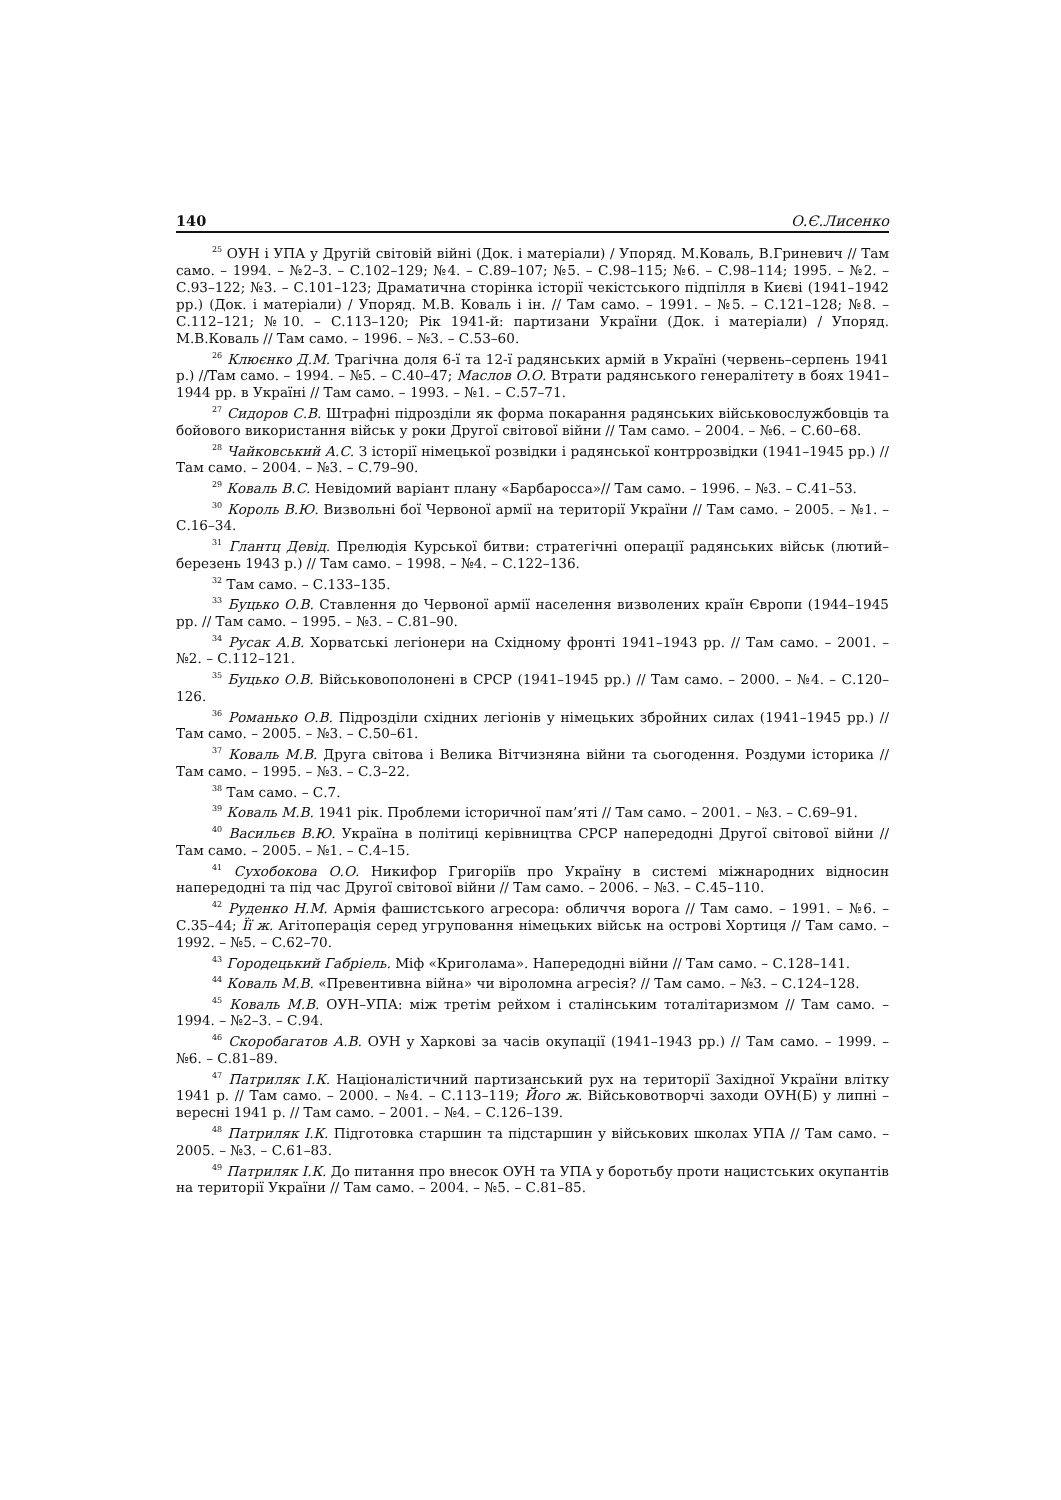140 О.Є.Лисенко
<sup>25</sup> ОУН і УПА у Другій світовій війні (Док. і матеріали) / Упоряд. М.Коваль, В.Гриневич // Там само. – 1994. – №2–3. – С.102–129; №4. – С.89–107; №5. – С.98–115; №6. – С.98–114; 1995. – №2. – С.93–122; №3. – С.101–123; Драматична сторінка історії чекістського підпілля в Києві (1941–1942 рр.) (Док. і матеріали) / Упоряд. М.В. Коваль і ін. // Там само. – 1991. – №5. – С.121–128; №8. – С.112–121; №10. – С.113–120; Рік 1941-й: партизани України (Док. і матеріали) / Упоряд. М.В.Коваль // Там само. – 1996. – №3. – С.53–60.
<sup>26</sup> Клюєнко Д.М. Трагічна доля 6-ї та 12-ї радянських армій в Україні (червень–серпень 1941 р.) //Там само. – 1994. – №5. – С.40–47; Маслов О.О. Втрати радянського генералітету в боях 1941–1944 рр. в Україні // Там само. – 1993. – №1. – С.57–71.
<sup>27</sup> Сидоров С.В. Штрафні підрозділи як форма покарання радянських військовослужбовців та бойового використання військ у роки Другої світової війни // Там само. – 2004. – №6. – С.60–68.
<sup>28</sup> Чайковський А.С. З історії німецької розвідки і радянської контррозвідки (1941–1945 рр.) // Там само. – 2004. – №3. – С.79–90.
<sup>29</sup> Коваль В.С. Невідомий варіант плану «Барбаросса»// Там само. – 1996. – №3. – С.41–53.
<sup>30</sup> Король В.Ю. Визвольні бої Червоної армії на території України // Там само. – 2005. – №1. – С.16–34.
<sup>31</sup> Глантц Девід. Прелюдія Курської битви: стратегічні операції радянських військ (лютий–березень 1943 р.) // Там само. – 1998. – №4. – С.122–136.
<sup>32</sup> Там само. – С.133–135.
<sup>33</sup> Буцько О.В. Ставлення до Червоної армії населення визволених країн Європи (1944–1945 рр. // Там само. – 1995. – №3. – С.81–90.
<sup>34</sup> Русак А.В. Хорватські легіонери на Східному фронті 1941–1943 рр. // Там само. – 2001. – №2. – С.112–121.
<sup>35</sup> Буцько О.В. Військовополонені в СРСР (1941–1945 рр.) // Там само. – 2000. – №4. – С.120–126.
<sup>36</sup> Романько О.В. Підрозділи східних легіонів у німецьких збройних силах (1941–1945 рр.) // Там само. – 2005. – №3. – С.50–61.
<sup>37</sup> Коваль М.В. Друга світова і Велика Вітчизняна війни та сьогодення. Роздуми історика // Там само. – 1995. – №3. – С.3–22.
<sup>38</sup> Там само. – С.7.
<sup>39</sup> Коваль М.В. 1941 рік. Проблеми історичної пам’яті // Там само. – 2001. – №3. – С.69–91.
<sup>40</sup> Васильєв В.Ю. Україна в політиці керівництва СРСР напередодні Другої світової війни // Там само. – 2005. – №1. – С.4–15.
<sup>41</sup> Сухобокова О.О. Никифор Григоріїв про Україну в системі міжнародних відносин напередодні та під час Другої світової війни // Там само. – 2006. – №3. – С.45–110.
<sup>42</sup> Руденко Н.М. Армія фашистського агресора: обличчя ворога // Там само. – 1991. – №6. – С.35–44; Її ж. Агітоперація серед угруповання німецьких військ на острові Хортиця // Там само. – 1992. – №5. – С.62–70.
<sup>43</sup> Городецький Габріель. Міф «Криголама». Напередодні війни // Там само. – С.128–141.
<sup>44</sup> Коваль М.В. «Превентивна війна» чи віроломна агресія? // Там само. – №3. – С.124–128.
<sup>45</sup> Коваль М.В. ОУН–УПА: між третім рейхом і сталінським тоталітаризмом // Там само. – 1994. – №2–3. – С.94.
<sup>46</sup> Скоробагатов А.В. ОУН у Харкові за часів окупації (1941–1943 рр.) // Там само. – 1999. – №6. – С.81–89.
<sup>47</sup> Патриляк І.К. Націоналістичний партизанський рух на території Західної України влітку 1941 р. // Там само. – 2000. – №4. – С.113–119; Його ж. Військовотворчі заходи ОУН(Б) у липні – вересні 1941 р. // Там само. – 2001. – №4. – С.126–139.
<sup>48</sup> Патриляк І.К. Підготовка старшин та підстаршин у військових школах УПА // Там само. – 2005. – №3. – С.61–83.
<sup>49</sup> Патриляк І.К. До питання про внесок ОУН та УПА у боротьбу проти нацистських окупантів на території України // Там само. – 2004. – №5. – С.81–85.